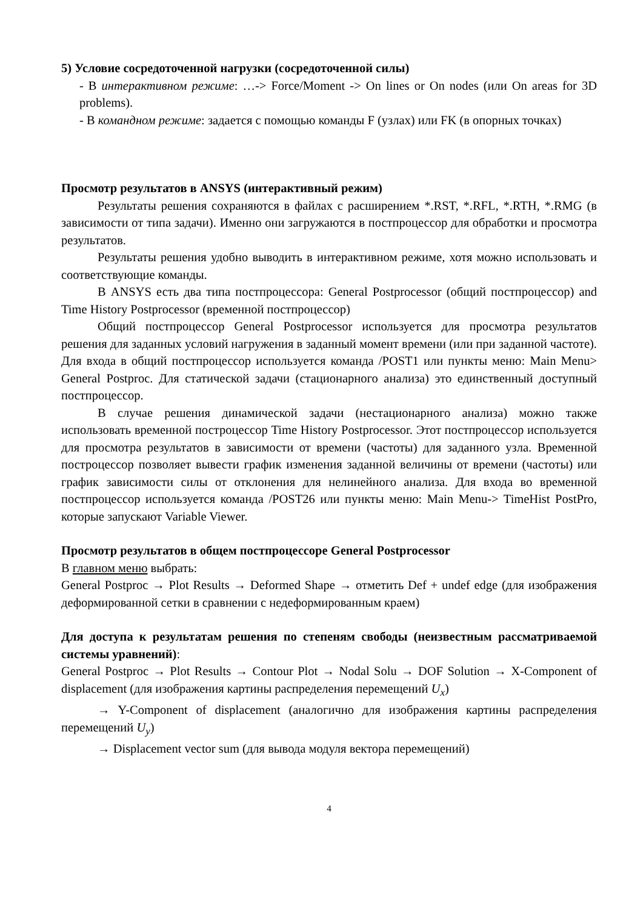5) Условие сосредоточенной нагрузки (сосредоточенной силы)
- В интерактивном режиме: …-> Force/Moment -> On lines or On nodes (или On areas for 3D problems).
- В командном режиме: задается с помощью команды F (узлах) или FK (в опорных точках)
Просмотр результатов в ANSYS (интерактивный режим)
Результаты решения сохраняются в файлах с расширением *.RST, *.RFL, *.RTH, *.RMG (в зависимости от типа задачи). Именно они загружаются в постпроцессор для обработки и просмотра результатов.
Результаты решения удобно выводить в интерактивном режиме, хотя можно использовать и соответствующие команды.
В ANSYS есть два типа постпроцессора: General Postprocessor (общий постпроцессор) and Time History Postprocessor (временной постпроцессор)
Общий постпроцессор General Postprocessor используется для просмотра результатов решения для заданных условий нагружения в заданный момент времени (или при заданной частоте). Для входа в общий постпроцессор используется команда /POST1 или пункты меню: Main Menu> General Postproc. Для статической задачи (стационарного анализа) это единственный доступный постпроцессор.
В случае решения динамической задачи (нестационарного анализа) можно также использовать временной построцессор Time History Postprocessor. Этот постпроцессор используется для просмотра результатов в зависимости от времени (частоты) для заданного узла. Временной построцессор позволяет вывести график изменения заданной величины от времени (частоты) или график зависимости силы от отклонения для нелинейного анализа. Для входа во временной постпроцессор используется команда /POST26 или пункты меню: Main Menu-> TimeHist PostPro, которые запускают Variable Viewer.
Просмотр результатов в общем постпроцессоре General Postprocessor
В главном меню выбрать:
General Postproc → Plot Results → Deformed Shape → отметить Def + undef edge (для изображения деформированной сетки в сравнении с недеформированным краем)
Для доступа к результатам решения по степеням свободы (неизвестным рассматриваемой системы уравнений):
General Postproc → Plot Results → Contour Plot → Nodal Solu → DOF Solution → X-Component of displacement (для изображения картины распределения перемещений U<sub>x</sub>)
→ Y-Component of displacement (аналогично для изображения картины распределения перемещений U<sub>y</sub>)
→ Displacement vector sum (для вывода модуля вектора перемещений)
4